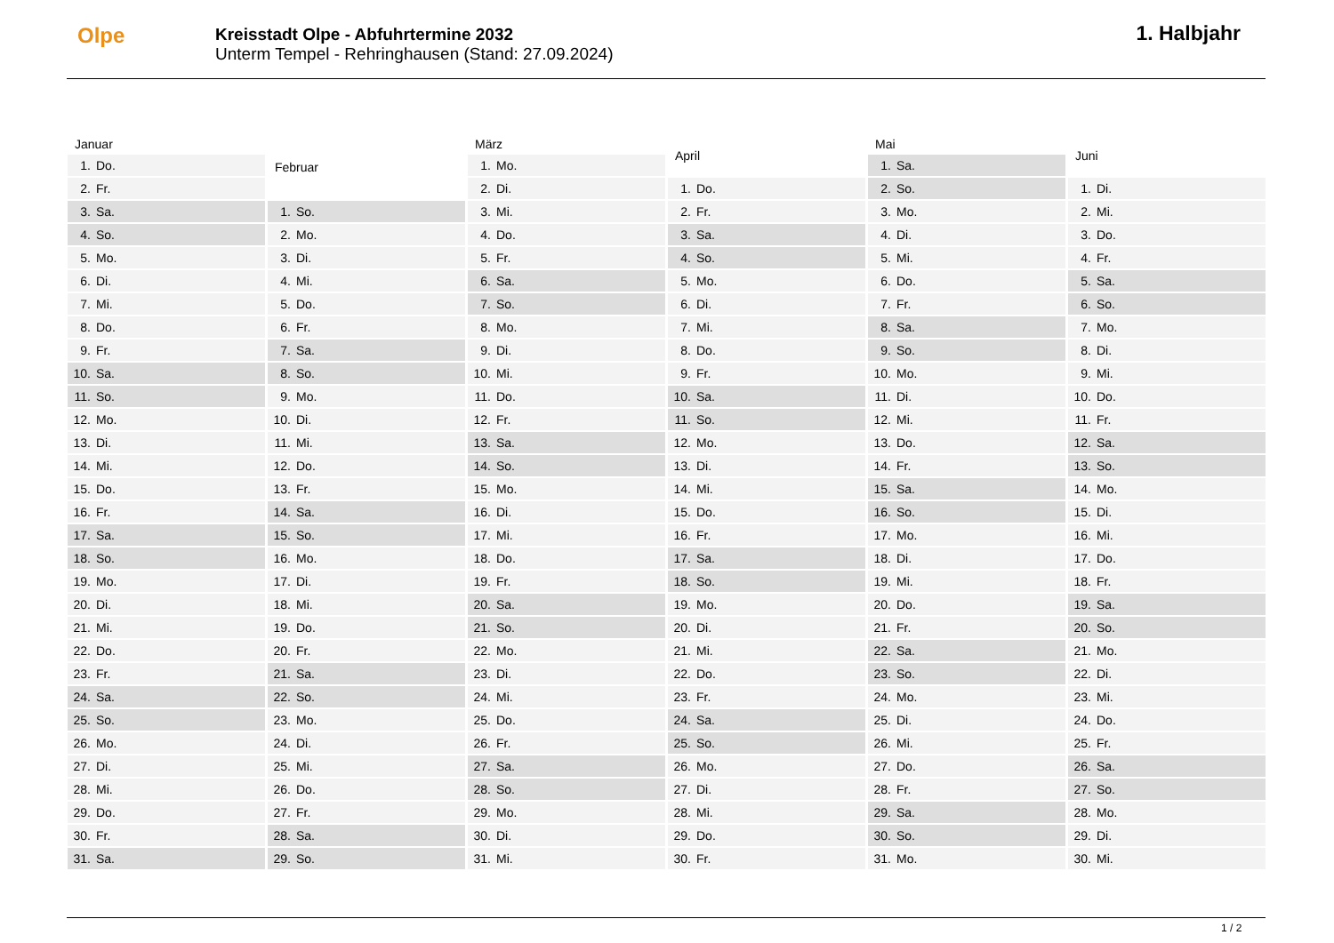Olpe
Kreisstadt Olpe - Abfuhrtermine 2032
Unterm Tempel - Rehringhausen (Stand: 27.09.2024)
1. Halbjahr
| Januar | |
| --- | --- |
| 1. | Do. |
| 2. | Fr. |
| 3. | Sa. |
| 4. | So. |
| 5. | Mo. |
| 6. | Di. |
| 7. | Mi. |
| 8. | Do. |
| 9. | Fr. |
| 10. | Sa. |
| 11. | So. |
| 12. | Mo. |
| 13. | Di. |
| 14. | Mi. |
| 15. | Do. |
| 16. | Fr. |
| 17. | Sa. |
| 18. | So. |
| 19. | Mo. |
| 20. | Di. |
| 21. | Mi. |
| 22. | Do. |
| 23. | Fr. |
| 24. | Sa. |
| 25. | So. |
| 26. | Mo. |
| 27. | Di. |
| 28. | Mi. |
| 29. | Do. |
| 30. | Fr. |
| 31. | Sa. |
| Februar | |
| --- | --- |
| 1. | So. |
| 2. | Mo. |
| 3. | Di. |
| 4. | Mi. |
| 5. | Do. |
| 6. | Fr. |
| 7. | Sa. |
| 8. | So. |
| 9. | Mo. |
| 10. | Di. |
| 11. | Mi. |
| 12. | Do. |
| 13. | Fr. |
| 14. | Sa. |
| 15. | So. |
| 16. | Mo. |
| 17. | Di. |
| 18. | Mi. |
| 19. | Do. |
| 20. | Fr. |
| 21. | Sa. |
| 22. | So. |
| 23. | Mo. |
| 24. | Di. |
| 25. | Mi. |
| 26. | Do. |
| 27. | Fr. |
| 28. | Sa. |
| 29. | So. |
| März | |
| --- | --- |
| 1. | Mo. |
| 2. | Di. |
| 3. | Mi. |
| 4. | Do. |
| 5. | Fr. |
| 6. | Sa. |
| 7. | So. |
| 8. | Mo. |
| 9. | Di. |
| 10. | Mi. |
| 11. | Do. |
| 12. | Fr. |
| 13. | Sa. |
| 14. | So. |
| 15. | Mo. |
| 16. | Di. |
| 17. | Mi. |
| 18. | Do. |
| 19. | Fr. |
| 20. | Sa. |
| 21. | So. |
| 22. | Mo. |
| 23. | Di. |
| 24. | Mi. |
| 25. | Do. |
| 26. | Fr. |
| 27. | Sa. |
| 28. | So. |
| 29. | Mo. |
| 30. | Di. |
| 31. | Mi. |
| April | |
| --- | --- |
| 1. | Do. |
| 2. | Fr. |
| 3. | Sa. |
| 4. | So. |
| 5. | Mo. |
| 6. | Di. |
| 7. | Mi. |
| 8. | Do. |
| 9. | Fr. |
| 10. | Sa. |
| 11. | So. |
| 12. | Mo. |
| 13. | Di. |
| 14. | Mi. |
| 15. | Do. |
| 16. | Fr. |
| 17. | Sa. |
| 18. | So. |
| 19. | Mo. |
| 20. | Di. |
| 21. | Mi. |
| 22. | Do. |
| 23. | Fr. |
| 24. | Sa. |
| 25. | So. |
| 26. | Mo. |
| 27. | Di. |
| 28. | Mi. |
| 29. | Do. |
| 30. | Fr. |
| Mai | |
| --- | --- |
| 1. | Sa. |
| 2. | So. |
| 3. | Mo. |
| 4. | Di. |
| 5. | Mi. |
| 6. | Do. |
| 7. | Fr. |
| 8. | Sa. |
| 9. | So. |
| 10. | Mo. |
| 11. | Di. |
| 12. | Mi. |
| 13. | Do. |
| 14. | Fr. |
| 15. | Sa. |
| 16. | So. |
| 17. | Mo. |
| 18. | Di. |
| 19. | Mi. |
| 20. | Do. |
| 21. | Fr. |
| 22. | Sa. |
| 23. | So. |
| 24. | Mo. |
| 25. | Di. |
| 26. | Mi. |
| 27. | Do. |
| 28. | Fr. |
| 29. | Sa. |
| 30. | So. |
| 31. | Mo. |
| Juni | |
| --- | --- |
| 1. | Di. |
| 2. | Mi. |
| 3. | Do. |
| 4. | Fr. |
| 5. | Sa. |
| 6. | So. |
| 7. | Mo. |
| 8. | Di. |
| 9. | Mi. |
| 10. | Do. |
| 11. | Fr. |
| 12. | Sa. |
| 13. | So. |
| 14. | Mo. |
| 15. | Di. |
| 16. | Mi. |
| 17. | Do. |
| 18. | Fr. |
| 19. | Sa. |
| 20. | So. |
| 21. | Mo. |
| 22. | Di. |
| 23. | Mi. |
| 24. | Do. |
| 25. | Fr. |
| 26. | Sa. |
| 27. | So. |
| 28. | Mo. |
| 29. | Di. |
| 30. | Mi. |
1 / 2